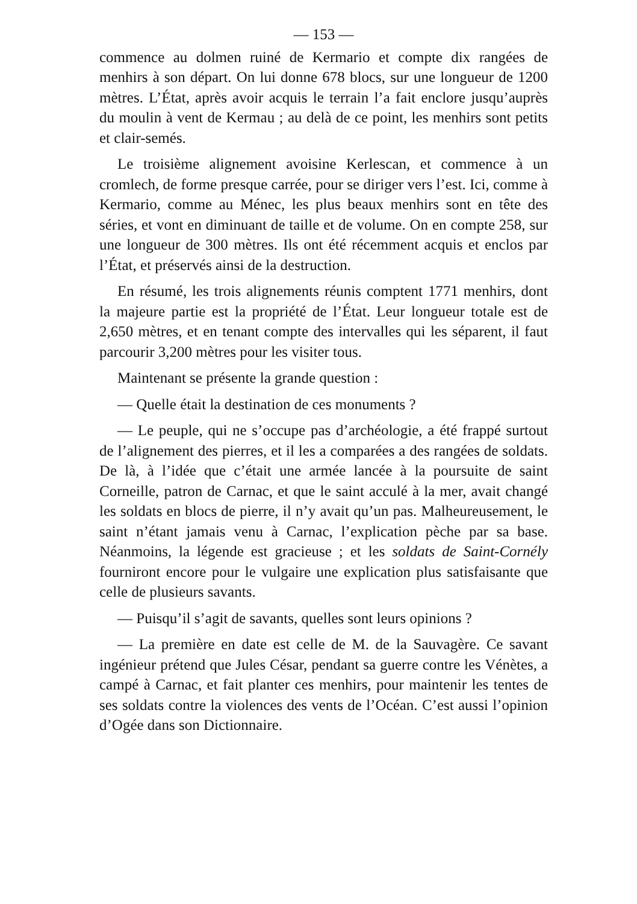— 153 —
commence au dolmen ruiné de Kermario et compte dix rangées de menhirs à son départ. On lui donne 678 blocs, sur une longueur de 1200 mètres. L’État, après avoir acquis le terrain l’a fait enclore jusqu’auprès du moulin à vent de Kermau ; au delà de ce point, les menhirs sont petits et clair-semés.
Le troisième alignement avoisine Kerlescan, et commence à un cromlech, de forme presque carrée, pour se diriger vers l’est. Ici, comme à Kermario, comme au Ménec, les plus beaux menhirs sont en tête des séries, et vont en diminuant de taille et de volume. On en compte 258, sur une longueur de 300 mètres. Ils ont été récemment acquis et enclos par l’État, et préservés ainsi de la destruction.
En résumé, les trois alignements réunis comptent 1771 menhirs, dont la majeure partie est la propriété de l’État. Leur longueur totale est de 2,650 mètres, et en tenant compte des intervalles qui les séparent, il faut parcourir 3,200 mètres pour les visiter tous.
Maintenant se présente la grande question :
— Quelle était la destination de ces monuments ?
— Le peuple, qui ne s’occupe pas d’archéologie, a été frappé surtout de l’alignement des pierres, et il les a comparées a des rangées de soldats. De là, à l’idée que c’était une armée lancée à la poursuite de saint Corneille, patron de Carnac, et que le saint acculé à la mer, avait changé les soldats en blocs de pierre, il n’y avait qu’un pas. Malheureusement, le saint n’étant jamais venu à Carnac, l’explication pèche par sa base. Néanmoins, la légende est gracieuse ; et les soldats de Saint-Cornély fourniront encore pour le vulgaire une explication plus satisfaisante que celle de plusieurs savants.
— Puisqu’il s’agit de savants, quelles sont leurs opinions ?
— La première en date est celle de M. de la Sauvagère. Ce savant ingénieur prétend que Jules César, pendant sa guerre contre les Vénètes, a campé à Carnac, et fait planter ces menhirs, pour maintenir les tentes de ses soldats contre la violences des vents de l’Océan. C’est aussi l’opinion d’Ogée dans son Dictionnaire.